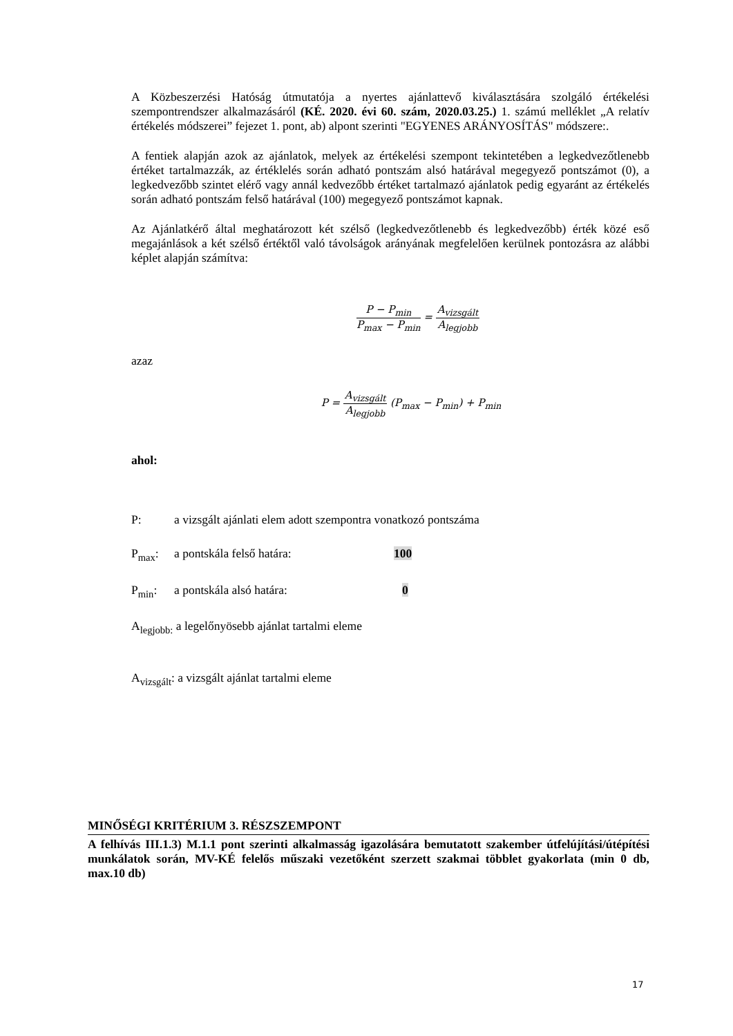A Közbeszerzési Hatóság útmutatója a nyertes ajánlattevő kiválasztására szolgáló értékelési szempontrendszer alkalmazásáról (KÉ. 2020. évi 60. szám, 2020.03.25.) 1. számú melléklet „A relatív értékelés módszerei” fejezet 1. pont, ab) alpont szerinti "EGYENES ARÁNYOSÍTÁS" módszere:.
A fentiek alapján azok az ajánlatok, melyek az értékelési szempont tekintetében a legkedvezőtlenebb értéket tartalmazzák, az értéklelés során adható pontszám alsó határával megegyező pontszámot (0), a legkedvezőbb szintet elérő vagy annál kedvezőbb értéket tartalmazó ajánlatok pedig egyaránt az értékelés során adható pontszám felső határával (100) megegyező pontszámot kapnak.
Az Ajánlatkérő által meghatározott két szélső (legkedvezőtlenebb és legkedvezőbb) érték közé eső megajánlások a két szélső értéktől való távolságok arányának megfelelően kerülnek pontozásra az alábbi képlet alapján számítva:
P − P<sub>min</sub> P<sub>max</sub> − P<sub>min</sub> = A<sub>vizsgált</sub> A<sub>legjobb</sub>
azaz
P = A<sub>vizsgált</sub> A<sub>legjobb</sub> (P<sub>max</sub> − P<sub>min</sub>) + P<sub>min</sub>
ahol:
P: a vizsgált ajánlati elem adott szempontra vonatkozó pontszáma
P<sub>max</sub>: a pontskála felső határa: 100
P<sub>min</sub>: a pontskála alsó határa: 0
A<sub>legjobb:</sub> a legelőnyösebb ajánlat tartalmi eleme
A<sub>vizsgált</sub>: a vizsgált ajánlat tartalmi eleme
MINŐSÉGI KRITÉRIUM 3. RÉSZSZEMPONT
A felhívás III.1.3) M.1.1 pont szerinti alkalmasság igazolására bemutatott szakember útfelújítási/útépítési munkálatok során, MV-KÉ felelős műszaki vezetőként szerzett szakmai többlet gyakorlata (min 0 db, max.10 db)
17